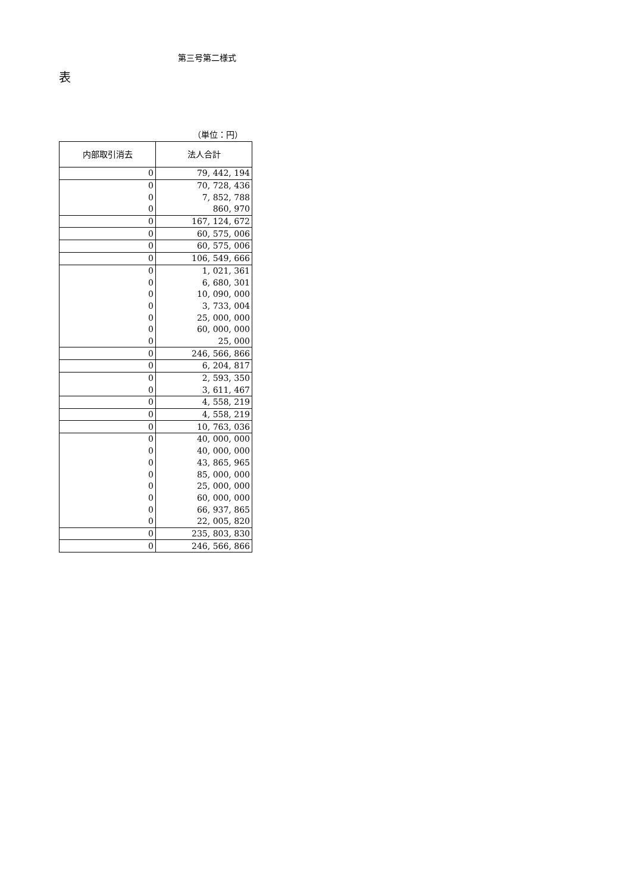第三号第二様式
表
（単位：円）
| 内部取引消去 | 法人合計 |
| --- | --- |
| 0 | 79, 442, 194 |
| 0 | 70, 728, 436 |
| 0 | 7, 852, 788 |
| 0 | 860, 970 |
| 0 | 167, 124, 672 |
| 0 | 60, 575, 006 |
| 0 | 60, 575, 006 |
| 0 | 106, 549, 666 |
| 0 | 1, 021, 361 |
| 0 | 6, 680, 301 |
| 0 | 10, 090, 000 |
| 0 | 3, 733, 004 |
| 0 | 25, 000, 000 |
| 0 | 60, 000, 000 |
| 0 | 25, 000 |
| 0 | 246, 566, 866 |
| 0 | 6, 204, 817 |
| 0 | 2, 593, 350 |
| 0 | 3, 611, 467 |
| 0 | 4, 558, 219 |
| 0 | 4, 558, 219 |
| 0 | 10, 763, 036 |
| 0 | 40, 000, 000 |
| 0 | 40, 000, 000 |
| 0 | 43, 865, 965 |
| 0 | 85, 000, 000 |
| 0 | 25, 000, 000 |
| 0 | 60, 000, 000 |
| 0 | 66, 937, 865 |
| 0 | 22, 005, 820 |
| 0 | 235, 803, 830 |
| 0 | 246, 566, 866 |